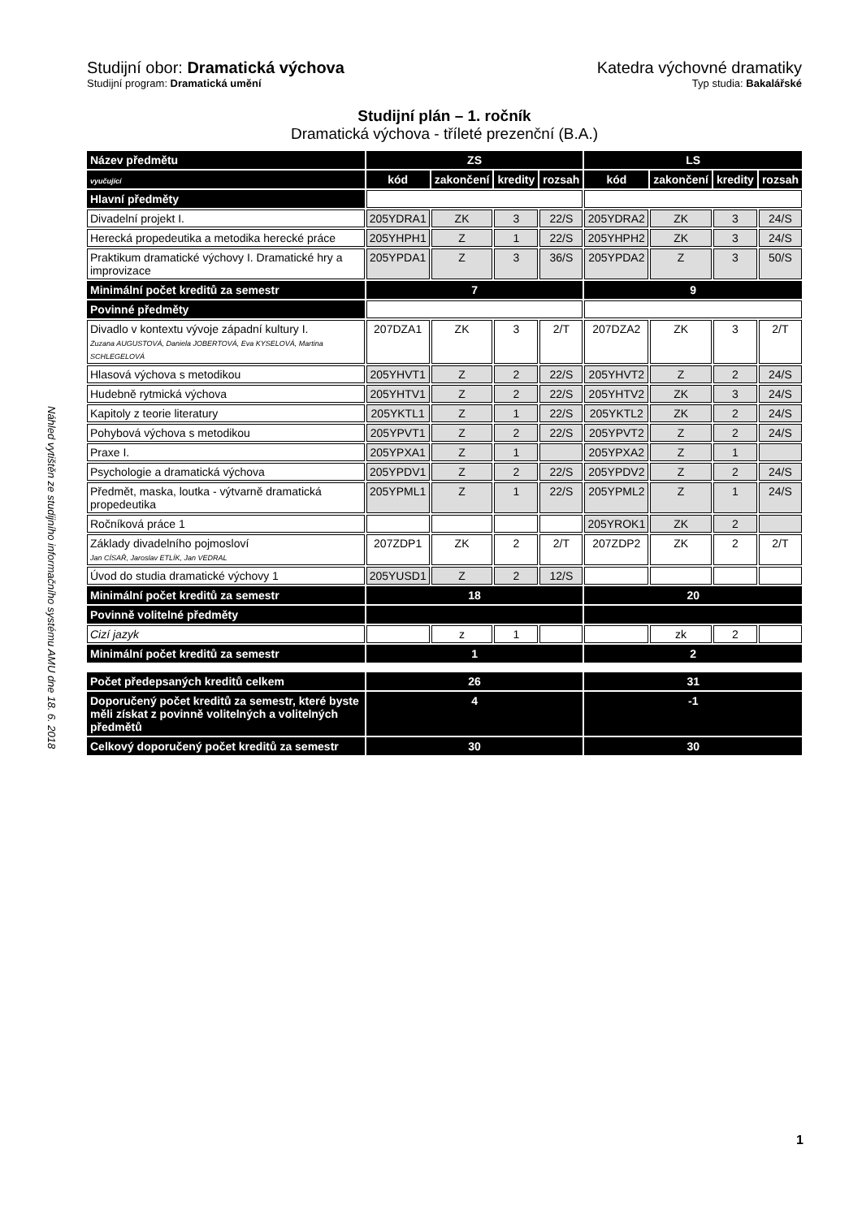Náhled vytištěn ze studijního informačního systému AMU dne 18. 6. 2018
Studijní obor: Dramatická výchova Katedra výchovné dramatiky
Studijní program: Dramatická umění Typ studia: Bakalářské
Studijní plán – 1. ročník
Dramatická výchova - tříleté prezenční (B.A.)
| Název předmětu | ZS | | | | LS | | | |
| vyučující | kód | zakončení | kredity | rozsah | kód | zakončení | kredity | rozsah |
| Hlavní předměty | | | | | | | | |
| Divadelní projekt I. | 205YDRA1 | ZK | 3 | 22/S | 205YDRA2 | ZK | 3 | 24/S |
| Herecká propedeutika a metodika herecké práce | 205YHPH1 | Z | 1 | 22/S | 205YHPH2 | ZK | 3 | 24/S |
| Praktikum dramatické výchovy I. Dramatické hry a improvizace | 205YPDA1 | Z | 3 | 36/S | 205YPDA2 | Z | 3 | 50/S |
| Minimální počet kreditů za semestr | 7 | | | | 9 | | | |
| Povinné předměty | | | | | | | | |
| Divadlo v kontextu vývoje západní kultury I. Zuzana AUGUSTOVÁ, Daniela JOBERTOVÁ, Eva KYSELOVÁ, Martina SCHLEGELOVÁ | 207DZA1 | ZK | 3 | 2/T | 207DZA2 | ZK | 3 | 2/T |
| Hlasová výchova s metodikou | 205YHVT1 | Z | 2 | 22/S | 205YHVT2 | Z | 2 | 24/S |
| Hudebně rytmická výchova | 205YHTV1 | Z | 2 | 22/S | 205YHTV2 | ZK | 3 | 24/S |
| Kapitoly z teorie literatury | 205YKTL1 | Z | 1 | 22/S | 205YKTL2 | ZK | 2 | 24/S |
| Pohybová výchova s metodikou | 205YPVT1 | Z | 2 | 22/S | 205YPVT2 | Z | 2 | 24/S |
| Praxe I. | 205YPXA1 | Z | 1 | | 205YPXA2 | Z | 1 | |
| Psychologie a dramatická výchova | 205YPDV1 | Z | 2 | 22/S | 205YPDV2 | Z | 2 | 24/S |
| Předmět, maska, loutka - výtvarně dramatická propedeutika | 205YPML1 | Z | 1 | 22/S | 205YPML2 | Z | 1 | 24/S |
| Ročníková práce 1 | | | | | 205YROK1 | ZK | 2 | |
| Základy divadelního pojmosloví Jan CÍSAŘ, Jaroslav ETLÍK, Jan VEDRAL | 207ZDP1 | ZK | 2 | 2/T | 207ZDP2 | ZK | 2 | 2/T |
| Úvod do studia dramatické výchovy 1 | 205YUSD1 | Z | 2 | 12/S | | | | |
| Minimální počet kreditů za semestr | 18 | | | | 20 | | | |
| Povinně volitelné předměty | | | | | | | | |
| Cizí jazyk | | z | 1 | | | zk | 2 | |
| Minimální počet kreditů za semestr | 1 | | | | 2 | | | |
| Počet předepsaných kreditů celkem | 26 | | | | 31 | | | |
| Doporučený počet kreditů za semestr, které byste měli získat z povinně volitelných a volitelných předmětů | 4 | | | | -1 | | | |
| Celkový doporučený počet kreditů za semestr | 30 | | | | 30 | | | |
1